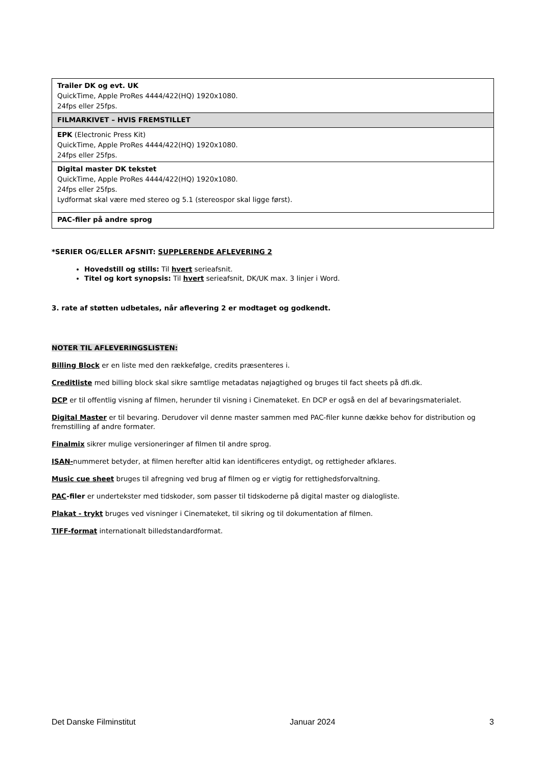| Trailer DK og evt. UK QuickTime, Apple ProRes 4444/422(HQ) 1920x1080. 24fps eller 25fps. |
| FILMARKIVET – HVIS FREMSTILLET |
| EPK (Electronic Press Kit) QuickTime, Apple ProRes 4444/422(HQ) 1920x1080. 24fps eller 25fps. |
| Digital master DK tekstet QuickTime, Apple ProRes 4444/422(HQ) 1920x1080. 24fps eller 25fps. Lydformat skal være med stereo og 5.1 (stereospor skal ligge først). |
| PAC-filer på andre sprog |
*SERIER OG/ELLER AFSNIT: SUPPLERENDE AFLEVERING 2
Hovedstill og stills: Til hvert serieafsnit.
Titel og kort synopsis: Til hvert serieafsnit, DK/UK max. 3 linjer i Word.
3. rate af støtten udbetales, når aflevering 2 er modtaget og godkendt.
NOTER TIL AFLEVERINGSLISTEN:
Billing Block er en liste med den rækkefølge, credits præsenteres i.
Creditliste med billing block skal sikre samtlige metadatas nøjagtighed og bruges til fact sheets på dfi.dk.
DCP er til offentlig visning af filmen, herunder til visning i Cinemateket. En DCP er også en del af bevaringsmaterialet.
Digital Master er til bevaring. Derudover vil denne master sammen med PAC-filer kunne dække behov for distribution og fremstilling af andre formater.
Finalmix sikrer mulige versioneringer af filmen til andre sprog.
ISAN-nummeret betyder, at filmen herefter altid kan identificeres entydigt, og rettigheder afklares.
Music cue sheet bruges til afregning ved brug af filmen og er vigtig for rettighedsforvaltning.
PAC-filer er undertekster med tidskoder, som passer til tidskoderne på digital master og dialogliste.
Plakat - trykt bruges ved visninger i Cinemateket, til sikring og til dokumentation af filmen.
TIFF-format internationalt billedstandardformat.
Det Danske Filminstitut Januar 2024 3